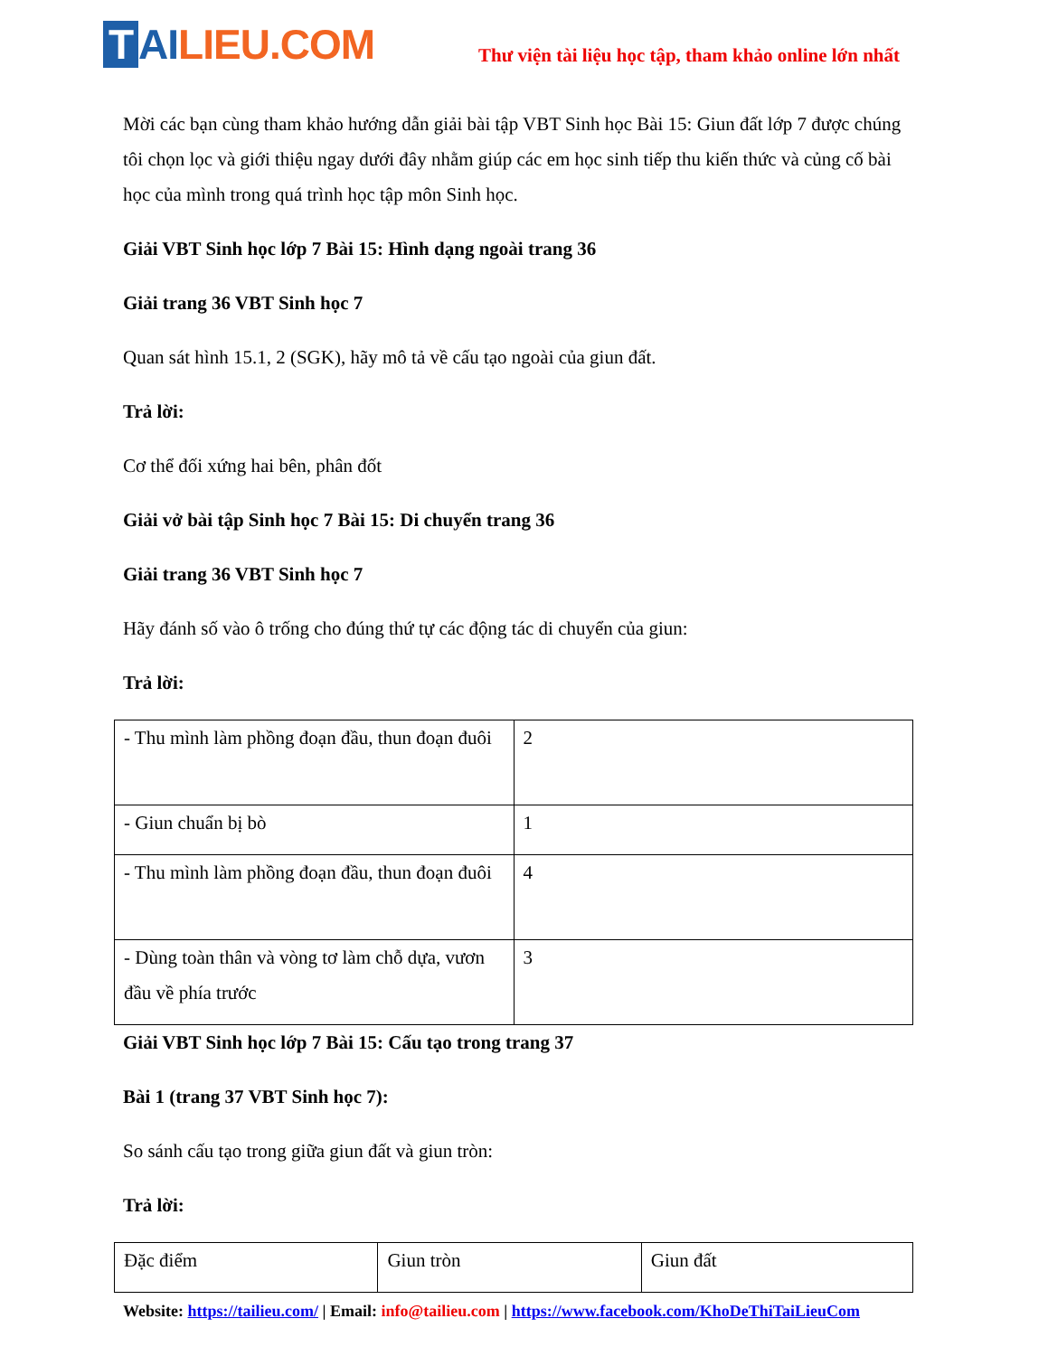T AI LIEU.COM
Thư viện tài liệu học tập, tham khảo online lớn nhất
Mời các bạn cùng tham khảo hướng dẫn giải bài tập VBT Sinh học Bài 15: Giun đất lớp 7 được chúng tôi chọn lọc và giới thiệu ngay dưới đây nhằm giúp các em học sinh tiếp thu kiến thức và củng cố bài học của mình trong quá trình học tập môn Sinh học.
Giải VBT Sinh học lớp 7 Bài 15: Hình dạng ngoài trang 36
Giải trang 36 VBT Sinh học 7
Quan sát hình 15.1, 2 (SGK), hãy mô tả về cấu tạo ngoài của giun đất.
Trả lời:
Cơ thể đối xứng hai bên, phân đốt
Giải vở bài tập Sinh học 7 Bài 15: Di chuyển trang 36
Giải trang 36 VBT Sinh học 7
Hãy đánh số vào ô trống cho đúng thứ tự các động tác di chuyển của giun:
Trả lời:
| - Thu mình làm phồng đoạn đầu, thun đoạn đuôi | 2 |
| - Giun chuẩn bị bò | 1 |
| - Thu mình làm phồng đoạn đầu, thun đoạn đuôi | 4 |
| - Dùng toàn thân và vòng tơ làm chỗ dựa, vươn đầu về phía trước | 3 |
Giải VBT Sinh học lớp 7 Bài 15: Cấu tạo trong trang 37
Bài 1 (trang 37 VBT Sinh học 7):
So sánh cấu tạo trong giữa giun đất và giun tròn:
Trả lời:
| Đặc điểm | Giun tròn | Giun đất |
Website: https://tailieu.com/ | Email: info@tailieu.com | https://www.facebook.com/KhoDeThiTaiLieuCom